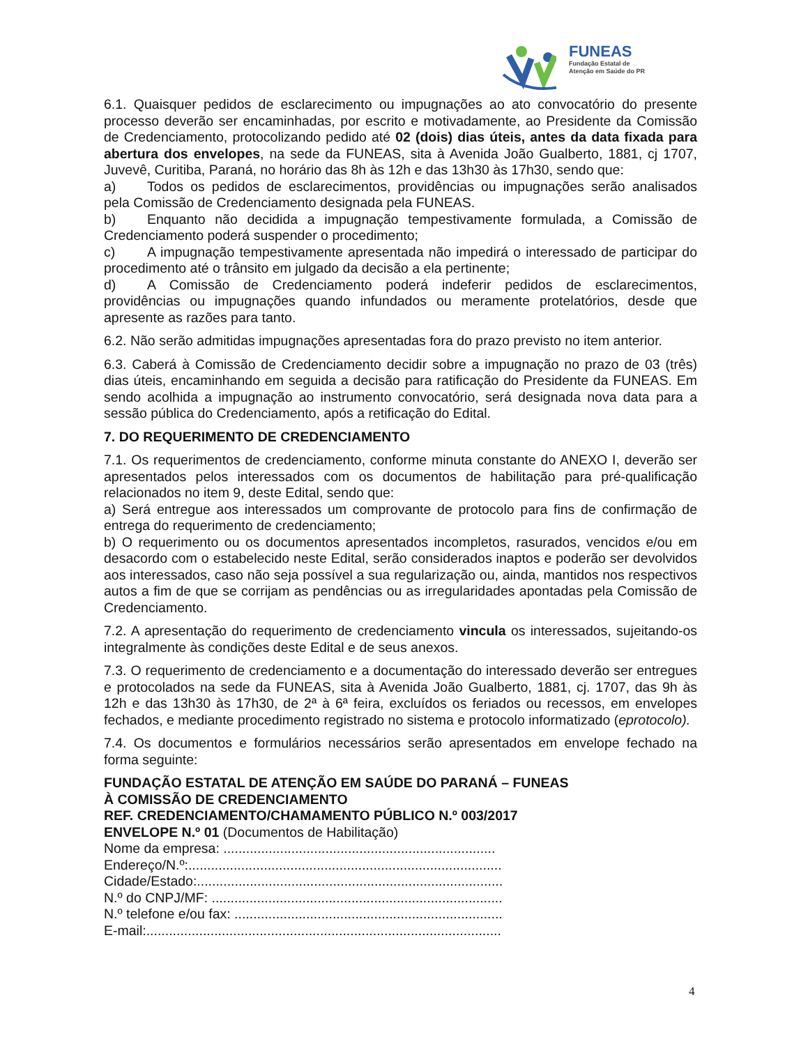FUNEAS
Fundação Estatal de
Atenção em Saúde do PR
6.1. Quaisquer pedidos de esclarecimento ou impugnações ao ato convocatório do presente processo deverão ser encaminhadas, por escrito e motivadamente, ao Presidente da Comissão de Credenciamento, protocolizando pedido até 02 (dois) dias úteis, antes da data fixada para abertura dos envelopes, na sede da FUNEAS, sita à Avenida João Gualberto, 1881, cj 1707, Juvevê, Curitiba, Paraná, no horário das 8h às 12h e das 13h30 às 17h30, sendo que:
a) Todos os pedidos de esclarecimentos, providências ou impugnações serão analisados pela Comissão de Credenciamento designada pela FUNEAS.
b) Enquanto não decidida a impugnação tempestivamente formulada, a Comissão de Credenciamento poderá suspender o procedimento;
c) A impugnação tempestivamente apresentada não impedirá o interessado de participar do procedimento até o trânsito em julgado da decisão a ela pertinente;
d) A Comissão de Credenciamento poderá indeferir pedidos de esclarecimentos, providências ou impugnações quando infundados ou meramente protelatórios, desde que apresente as razões para tanto.
6.2. Não serão admitidas impugnações apresentadas fora do prazo previsto no item anterior.
6.3. Caberá à Comissão de Credenciamento decidir sobre a impugnação no prazo de 03 (três) dias úteis, encaminhando em seguida a decisão para ratificação do Presidente da FUNEAS. Em sendo acolhida a impugnação ao instrumento convocatório, será designada nova data para a sessão pública do Credenciamento, após a retificação do Edital.
7. DO REQUERIMENTO DE CREDENCIAMENTO
7.1. Os requerimentos de credenciamento, conforme minuta constante do ANEXO I, deverão ser apresentados pelos interessados com os documentos de habilitação para pré-qualificação relacionados no item 9, deste Edital, sendo que:
a) Será entregue aos interessados um comprovante de protocolo para fins de confirmação de entrega do requerimento de credenciamento;
b) O requerimento ou os documentos apresentados incompletos, rasurados, vencidos e/ou em desacordo com o estabelecido neste Edital, serão considerados inaptos e poderão ser devolvidos aos interessados, caso não seja possível a sua regularização ou, ainda, mantidos nos respectivos autos a fim de que se corrijam as pendências ou as irregularidades apontadas pela Comissão de Credenciamento.
7.2. A apresentação do requerimento de credenciamento vincula os interessados, sujeitando-os integralmente às condições deste Edital e de seus anexos.
7.3. O requerimento de credenciamento e a documentação do interessado deverão ser entregues e protocolados na sede da FUNEAS, sita à Avenida João Gualberto, 1881, cj. 1707, das 9h às 12h e das 13h30 às 17h30, de 2ª à 6ª feira, excluídos os feriados ou recessos, em envelopes fechados, e mediante procedimento registrado no sistema e protocolo informatizado (eprotocolo).
7.4. Os documentos e formulários necessários serão apresentados em envelope fechado na forma seguinte:
FUNDAÇÃO ESTATAL DE ATENÇÃO EM SAÚDE DO PARANÁ – FUNEAS
À COMISSÃO DE CREDENCIAMENTO
REF. CREDENCIAMENTO/CHAMAMENTO PÚBLICO N.º 003/2017
ENVELOPE N.º 01 (Documentos de Habilitação)
Nome da empresa: ........................................................................
Endereço/N.º:...................................................................................
Cidade/Estado:.................................................................................
N.º do CNPJ/MF: .............................................................................
N.º telefone e/ou fax: .......................................................................
E-mail:..............................................................................................
4